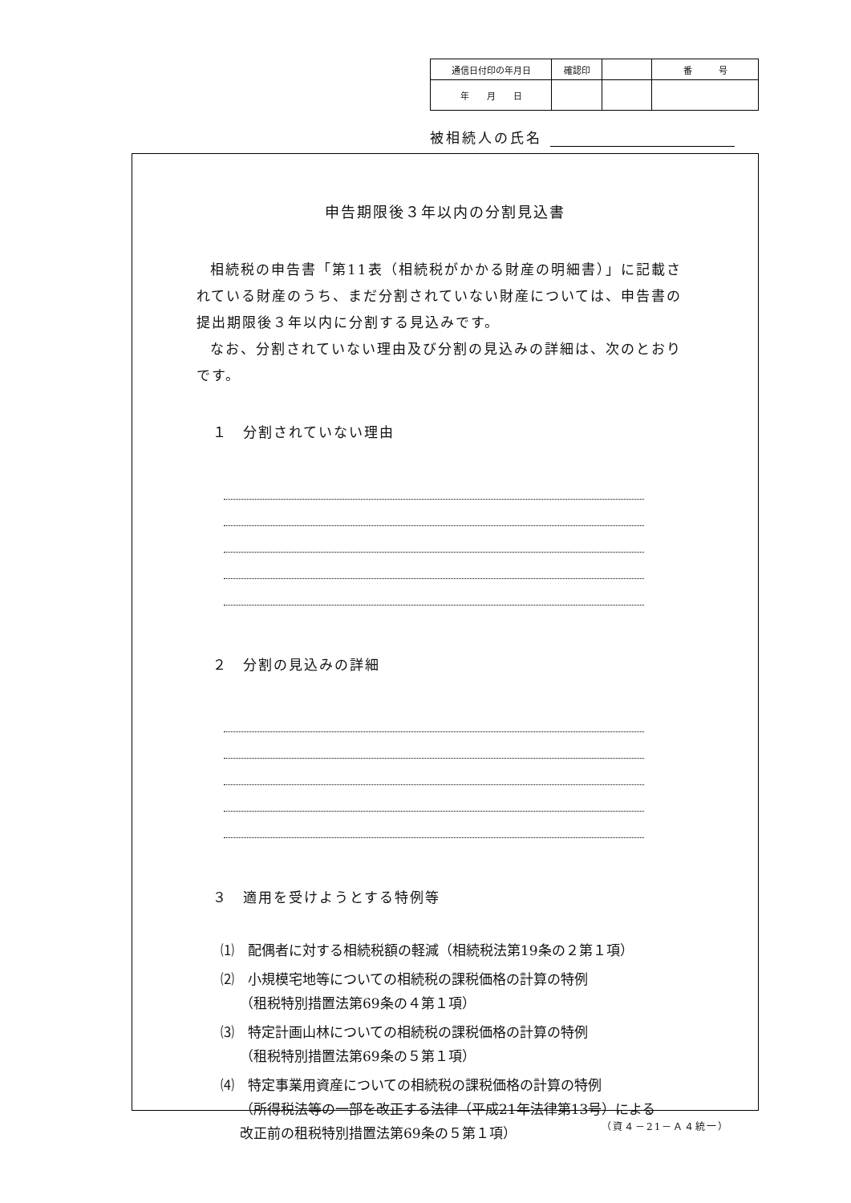| 通信日付印の年月日 | 確認印 | | 番 号 |
| 年 月 日 | | | |
被相続人の氏名
申告期限後３年以内の分割見込書
相続税の申告書「第11表（相続税がかかる財産の明細書）」に記載されている財産のうち、まだ分割されていない財産については、申告書の提出期限後３年以内に分割する見込みです。
なお、分割されていない理由及び分割の見込みの詳細は、次のとおりです。
１　分割されていない理由
２　分割の見込みの詳細
３　適用を受けようとする特例等
⑴　配偶者に対する相続税額の軽減（相続税法第19条の２第１項）
⑵　小規模宅地等についての相続税の課税価格の計算の特例
（租税特別措置法第69条の４第１項）
⑶　特定計画山林についての相続税の課税価格の計算の特例
（租税特別措置法第69条の５第１項）
⑷　特定事業用資産についての相続税の課税価格の計算の特例
（所得税法等の一部を改正する法律（平成21年法律第13号）による
改正前の租税特別措置法第69条の５第１項）
（資４－21－Ａ４統一）